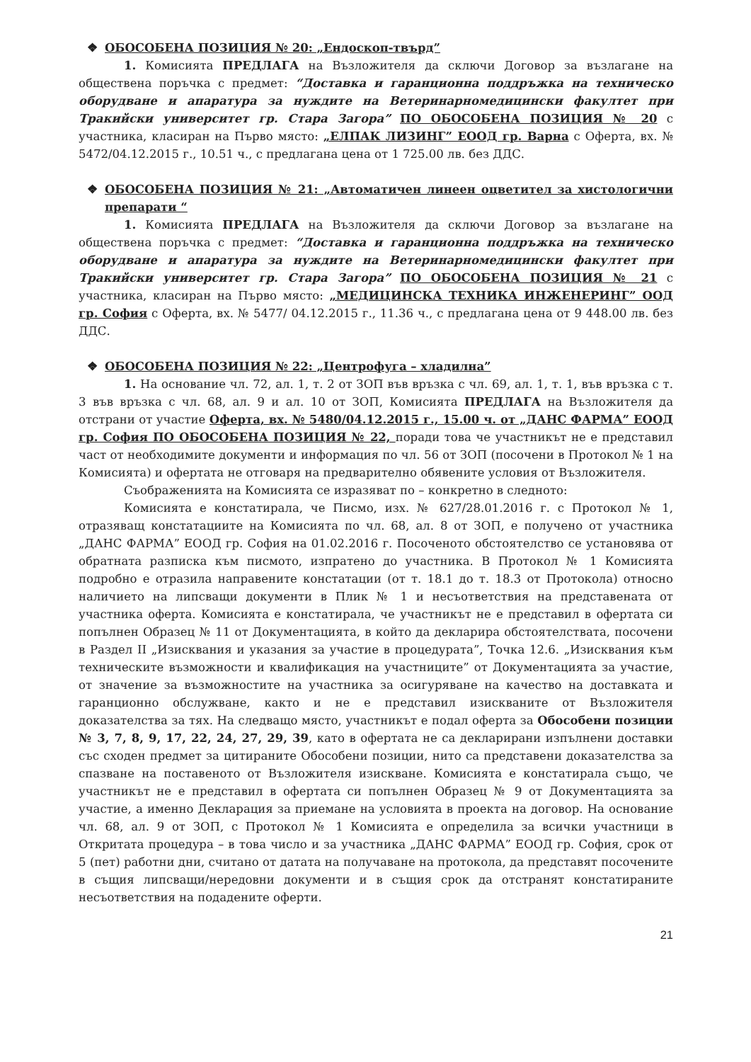❖ ОБОСОБЕНА ПОЗИЦИЯ № 20: „Ендоскоп-твърд”
1. Комисията ПРЕДЛАГА на Възложителя да сключи Договор за възлагане на обществена поръчка с предмет: “Доставка и гаранционна поддръжка на техническо оборудване и апаратура за нуждите на Ветеринарномедицински факултет при Тракийски университет гр. Стара Загора” ПО ОБОСОБЕНА ПОЗИЦИЯ № 20 с участника, класиран на Първо място: „ЕЛПАК ЛИЗИНГ” ЕООД гр. Варна с Оферта, вх. № 5472/04.12.2015 г., 10.51 ч., с предлагана цена от 1 725.00 лв. без ДДС.
❖ ОБОСОБЕНА ПОЗИЦИЯ № 21: „Автоматичен линеен оцветител за хистологични препарати “
1. Комисията ПРЕДЛАГА на Възложителя да сключи Договор за възлагане на обществена поръчка с предмет: “Доставка и гаранционна поддръжка на техническо оборудване и апаратура за нуждите на Ветеринарномедицински факултет при Тракийски университет гр. Стара Загора” ПО ОБОСОБЕНА ПОЗИЦИЯ № 21 с участника, класиран на Първо място: „МЕДИЦИНСКА ТЕХНИКА ИНЖЕНЕРИНГ” ООД гр. София с Оферта, вх. № 5477/ 04.12.2015 г., 11.36 ч., с предлагана цена от 9 448.00 лв. без ДДС.
❖ ОБОСОБЕНА ПОЗИЦИЯ № 22: „Центрофуга – хладилна”
1. На основание чл. 72, ал. 1, т. 2 от ЗОП във връзка с чл. 69, ал. 1, т. 1, във връзка с т. 3 във връзка с чл. 68, ал. 9 и ал. 10 от ЗОП, Комисията ПРЕДЛАГА на Възложителя да отстрани от участие Оферта, вх. № 5480/04.12.2015 г., 15.00 ч. от „ДАНС ФАРМА” ЕООД гр. София ПО ОБОСОБЕНА ПОЗИЦИЯ № 22, поради това че участникът не е представил част от необходимите документи и информация по чл. 56 от ЗОП (посочени в Протокол № 1 на Комисията) и офертата не отговаря на предварително обявените условия от Възложителя.
Съображенията на Комисията се изразяват по – конкретно в следното:
Комисията е констатирала, че Писмо, изх. № 627/28.01.2016 г. с Протокол № 1, отразяващ констатациите на Комисията по чл. 68, ал. 8 от ЗОП, е получено от участника „ДАНС ФАРМА” ЕООД гр. София на 01.02.2016 г. Посоченото обстоятелство се установява от обратната разписка към писмото, изпратено до участника. В Протокол № 1 Комисията подробно е отразила направените констатации (от т. 18.1 до т. 18.3 от Протокола) относно наличието на липсващи документи в Плик № 1 и несъответствия на представената от участника оферта. Комисията е констатирала, че участникът не е представил в офертата си попълнен Образец № 11 от Документацията, в който да декларира обстоятелствата, посочени в Раздел II „Изисквания и указания за участие в процедурата”, Точка 12.6. „Изисквания към техническите възможности и квалификация на участниците” от Документацията за участие, от значение за възможностите на участника за осигуряване на качество на доставката и гаранционно обслужване, както и не е представил изискваните от Възложителя доказателства за тях. На следващо място, участникът е подал оферта за Обособени позиции № 3, 7, 8, 9, 17, 22, 24, 27, 29, 39, като в офертата не са декларирани изпълнени доставки със сходен предмет за цитираните Обособени позиции, нито са представени доказателства за спазване на поставеното от Възложителя изискване. Комисията е констатирала също, че участникът не е представил в офертата си попълнен Образец № 9 от Документацията за участие, а именно Декларация за приемане на условията в проекта на договор. На основание чл. 68, ал. 9 от ЗОП, с Протокол № 1 Комисията е определила за всички участници в Откритата процедура – в това число и за участника „ДАНС ФАРМА” ЕООД гр. София, срок от 5 (пет) работни дни, считано от датата на получаване на протокола, да представят посочените в същия липсващи/нередовни документи и в същия срок да отстранят констатираните несъответствия на подадените оферти.
21